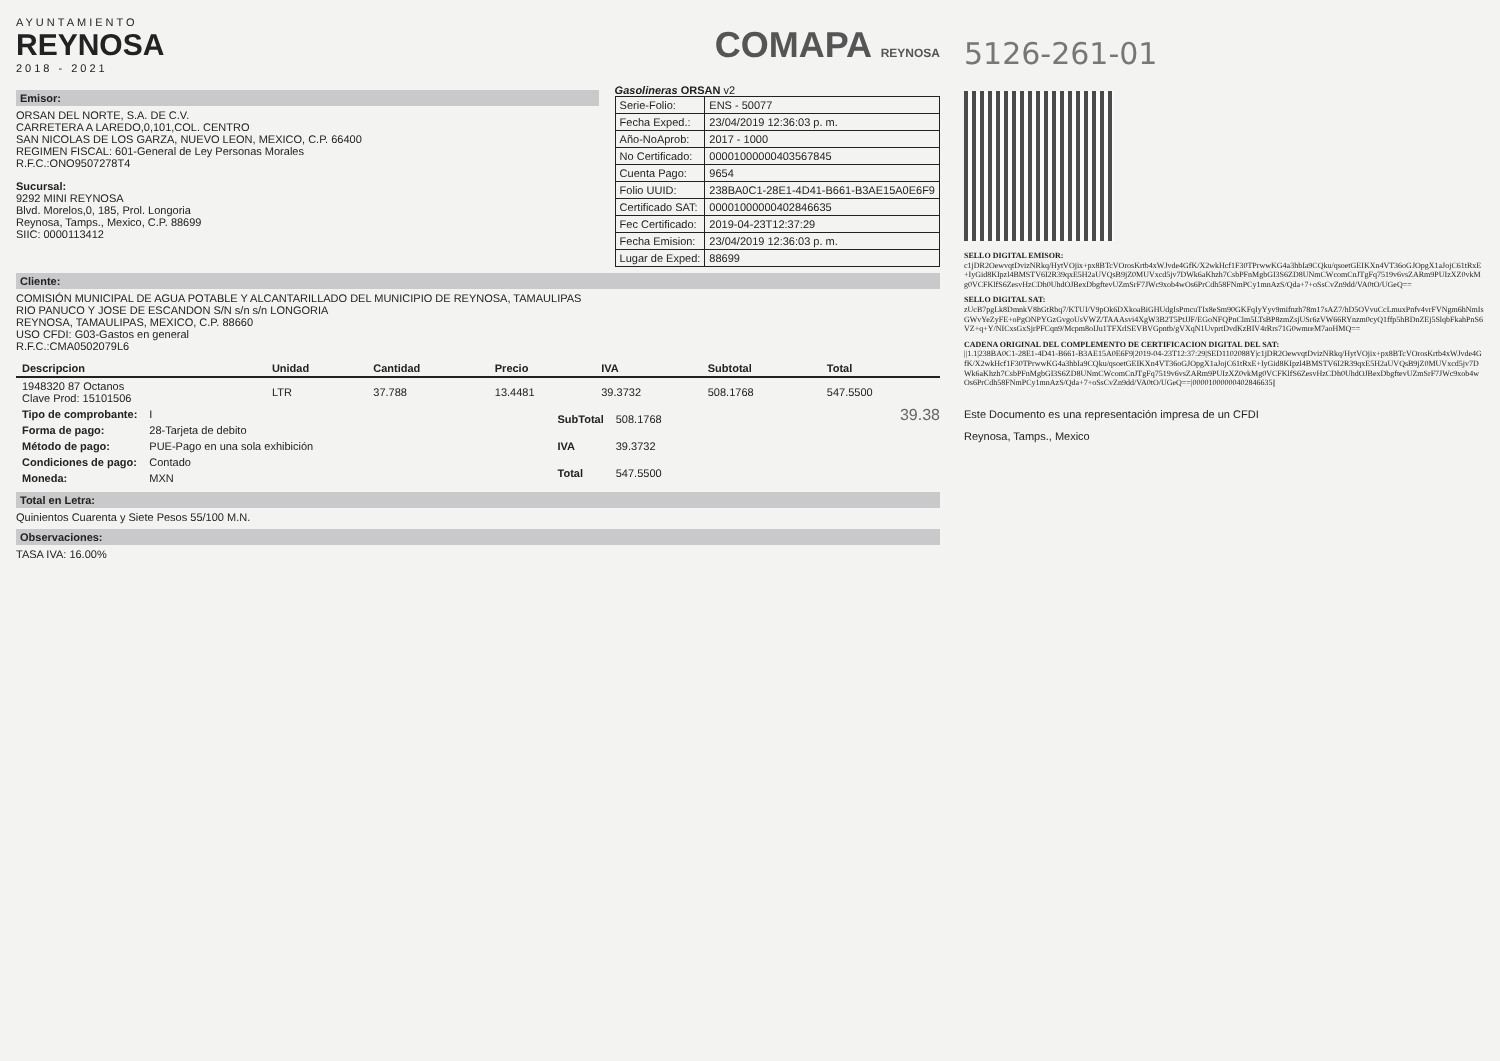AYUNTAMIENTO
REYNOSA
2018 - 2021
COMAPA REYNOSA
Emisor:
ORSAN DEL NORTE, S.A. DE C.V.
CARRETERA A LAREDO,0,101,COL. CENTRO
SAN NICOLAS DE LOS GARZA, NUEVO LEON, MEXICO, C.P. 66400
REGIMEN FISCAL: 601-General de Ley Personas Morales
R.F.C.:ONO9507278T4
Sucursal:
9292 MINI REYNOSA
Blvd. Morelos,0, 185, Prol. Longoria
Reynosa, Tamps., Mexico, C.P. 88699
SIIC: 0000113412
Gasolineras ORSAN v2
| Serie-Folio: | ENS - 50077 |
| Fecha Exped.: | 23/04/2019 12:36:03 p. m. |
| Año-NoAprob: | 2017 - 1000 |
| No Certificado: | 00001000000403567845 |
| Cuenta Pago: | 9654 |
| Folio UUID: | 238BA0C1-28E1-4D41-B661-B3AE15A0E6F9 |
| Certificado SAT: | 00001000000402846635 |
| Fec Certificado: | 2019-04-23T12:37:29 |
| Fecha Emision: | 23/04/2019 12:36:03 p. m. |
| Lugar de Exped: | 88699 |
Cliente:
COMISIÓN MUNICIPAL DE AGUA POTABLE Y ALCANTARILLADO DEL MUNICIPIO DE REYNOSA, TAMAULIPAS
RIO PANUCO Y JOSE DE ESCANDON S/N s/n s/n LONGORIA
REYNOSA, TAMAULIPAS, MEXICO, C.P. 88660
USO CFDI: G03-Gastos en general
R.F.C.:CMA0502079L6
| Descripcion | Unidad | Cantidad | Precio | IVA | Subtotal | Total |
| --- | --- | --- | --- | --- | --- | --- |
| 1948320 87 Octanos Clave Prod: 15101506 | LTR | 37.788 | 13.4481 | 39.3732 | 508.1768 | 547.5500 |
| Tipo de comprobante: | I |
| Forma de pago: | 28-Tarjeta de debito |
| Método de pago: | PUE-Pago en una sola exhibición |
| Condiciones de pago: | Contado |
| Moneda: | MXN |
| SubTotal | 508.1768 |
| IVA | 39.3732 |
| Total | 547.5500 |
39.38
Total en Letra:
Quinientos Cuarenta y Siete Pesos 55/100 M.N.
Observaciones:
TASA IVA: 16.00%
5126-261-01
SELLO DIGITAL EMISOR:
c1jDR2OewvqtDvizNRkq/HytVOjix+px8BTcVOrosKrtb4xWJvde4GfK/X2wkHcf1F30TPrwwKG4a3hbIa9CQku/qsoetGEIKXn4VT36oGJOpgX1aJojC61tRxE+IyGid8KIpzl4BMSTV6I2R39qxE5H2aUVQsB9jZ0MUVxcd5jv7DWk6aKhzh7CsbPFnMgbGI3S6ZD8UNmCWcomCnJTgFq7519v6vsZARm9PUIzXZ0vkMg0VCFKlfS6ZesvHzCDh0UhdOJBexDbgftevUZmSrF7JWc9xob4wOs6PrCdh58FNmPCy1mnAzS/Qda+7+oSsCvZn9dd/VA0tO/UGeQ==
SELLO DIGITAL SAT:
zUcB7pgLk8DmnkV8hGtRbq7/KTUI/V9pOk6DXkoaBiGHUdgIsPmcuTIx8eSm90GKFqIyYyv9mifnzh78m17sAZ7/hD5OVvuCcLmuxPnfv4vrFVNgm6hNmIsGWvYeZyFE+oPgONPYGzGvgoUsVWZ/TAAAsvi4XgW3B2T5PtJJF/EGoNFQPnClm5LTsBP8zmZsjUSr6zVW66RYnzm0cyQ1ffp5hBDnZEj5SlqbFkahPnS6VZ+q+Y/NICxsGxSjrPFCqn9/Mcpm8oIJu1TFXrlSEVBVGpntb/gVXqN1UvprtDvdKzBIV4rRrs71G0wmreM7aoHMQ==
CADENA ORIGINAL DEL COMPLEMENTO DE CERTIFICACION DIGITAL DEL SAT:
||1.1|238BA0C1-28E1-4D41-B661-B3AE15A0E6F9|2019-04-23T12:37:29|SED1102088Y|c1jDR2OewvqtDvizNRkq/HytVOjix+px8BTcVOrosKrtb4xWJvde4GfK/X2wkHcf1F30TPrwwKG4a3hbIa9CQku/qsoetGEIKXn4VT36oGJOpgX1aJojC61tRxE+IyGid8KIpzl4BMSTV6I2R39qxE5H2aUVQsB9jZ0MUVxcd5jv7DWk6aKhzh7CsbPFnMgbGI3S6ZD8UNmCWcomCnJTgFq7519v6vsZARm9PUIzXZ0vkMg0VCFKlfS6ZesvHzCDh0UhdOJBexDbgftevUZmSrF7JWc9xob4wOs6PrCdh58FNmPCy1mnAzS/Qda+7+oSsCvZn9dd/VA0tO/UGeQ==|00001000000402846635||
Este Documento es una representación impresa de un CFDI
Reynosa, Tamps., Mexico